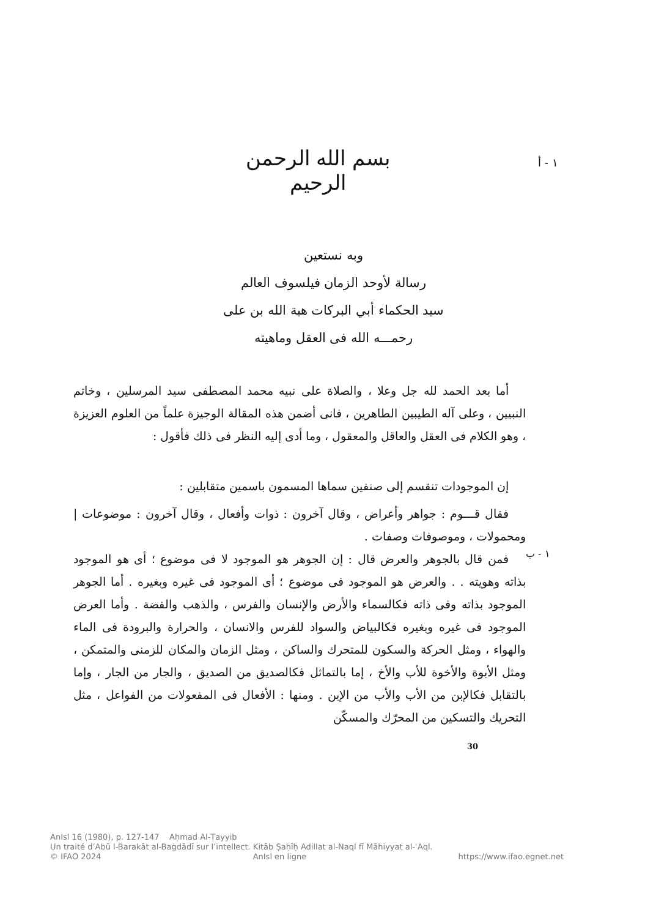بسم الله الرحمن الرحيم
١ - أ
وبه نستعين
رسالة لأوحد الزمان فيلسوف العالم
سيد الحكماء أبي البركات هبة الله بن على
رحمـــه الله فى العقل وماهيته
أما بعد الحمد لله جل وعلا ، والصلاة على نبيه محمد المصطفى سيد المرسلين ، وخاتم النبيين ، وعلى آله الطيبين الطاهرين ، فانى أضمن هذه المقالة الوجيزة علماً من العلوم العزيزة ، وهو الكلام فى العقل والعاقل والمعقول ، وما أدى إليه النظر فى ذلك فأقول :
إن الموجودات تنقسم إلى صنفين سماها المسمون باسمين متقابلين :
فقال قـــوم : جواهر وأعراض ، وقال آخرون : ذوات وأفعال ، وقال آخرون : موضوعات | ومحمولات ، وموصوفات وصفات .
فمن قال بالجوهر والعرض قال : إن الجوهر هو الموجود لا فى موضوع ؛ أى هو الموجود بذاته وهويته . . والعرض هو الموجود فى موضوع ؛ أى الموجود فى غيره وبغيره . أما الجوهر الموجود بذاته وفى ذاته فكالسماء والأرض والإنسان والفرس ، والذهب والفضة . وأما العرض الموجود فى غيره وبغيره فكالبياض والسواد للفرس والانسان ، والحرارة والبرودة فى الماء والهواء ، ومثل الحركة والسكون للمتحرك والساكن ، ومثل الزمان والمكان للزمنى والمتمكن ، ومثل الأبوة والأخوة للأب والأخ ، إما بالتماثل فكالصديق من الصديق ، والجار من الجار ، وإما بالتقابل فكالإبن من الأب والأب من الإبن . ومنها : الأفعال فى المفعولات من الفواعل ، مثل التحريك والتسكين من المحرّك والمسكّن
١ - ب
30
AnIsl 16 (1980), p. 127-147 Aḥmad Al-Ṭayyib
Un traité d’Abū l-Barakāt al-Baġdādī sur l’intellect. Kitāb Ṣaḥīḥ Adillat al-Naql fī Māhiyyat al-ʿAql.
© IFAO 2024 AnIsl en ligne https://www.ifao.egnet.net